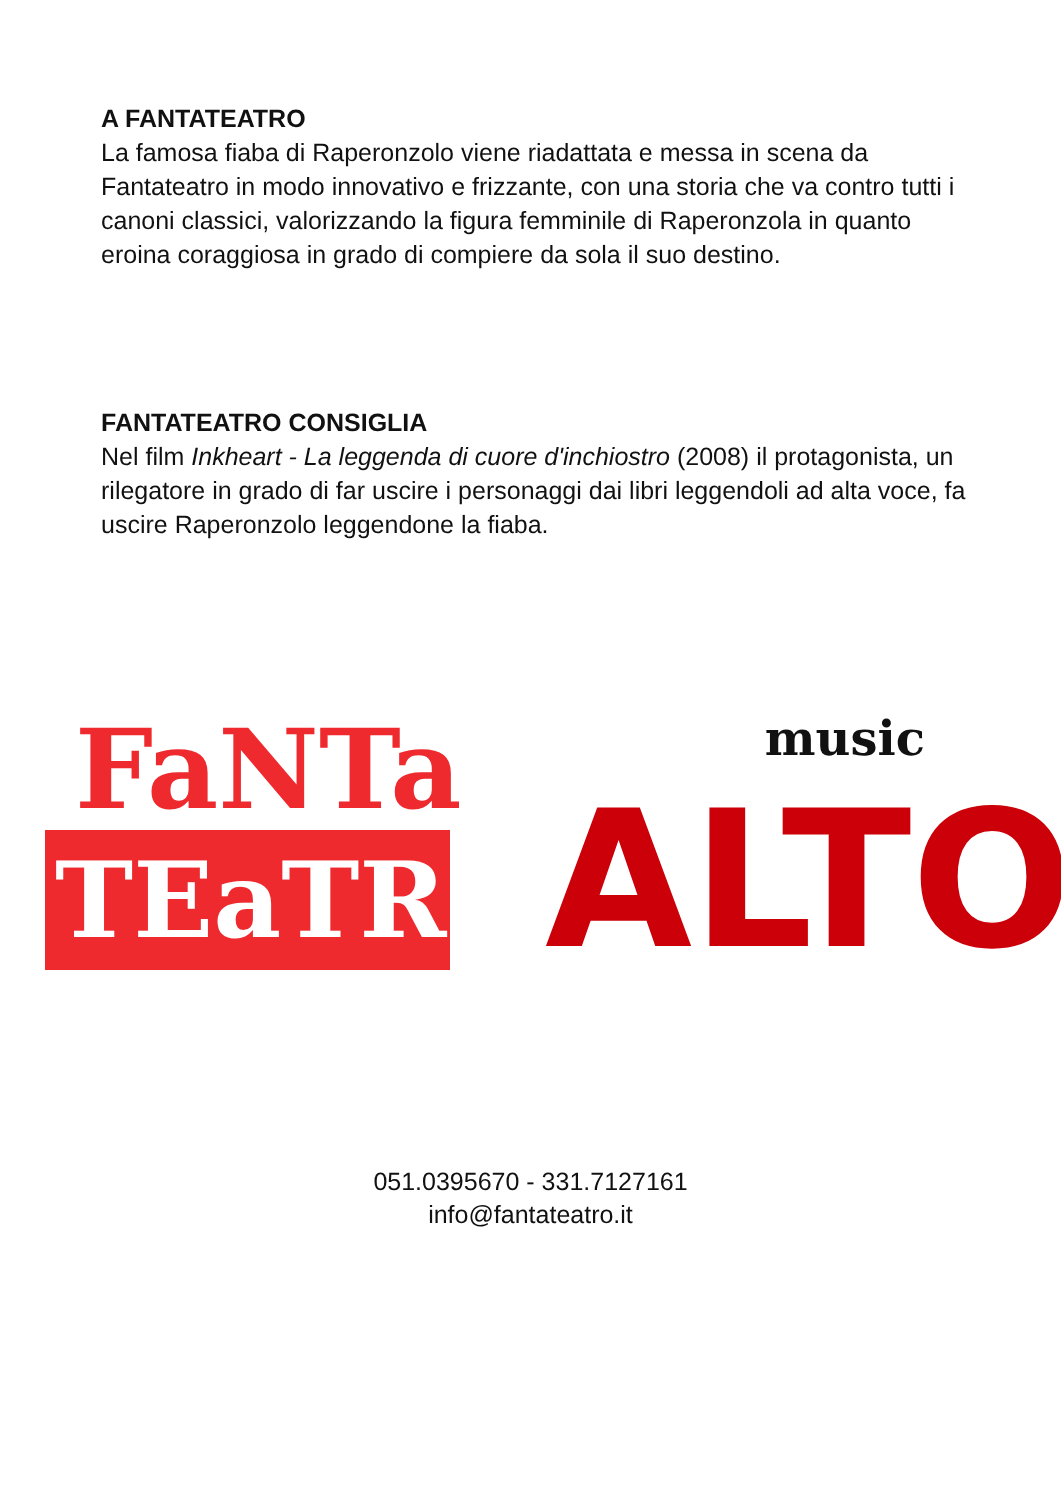A FANTATEATRO
La famosa fiaba di Raperonzolo viene riadattata e messa in scena da Fantateatro in modo innovativo e frizzante, con una storia che va contro tutti i canoni classici, valorizzando la figura femminile di Raperonzola in quanto eroina coraggiosa in grado di compiere da sola il suo destino.
FANTATEATRO CONSIGLIA
Nel film Inkheart - La leggenda di cuore d'inchiostro (2008) il protagonista, un rilegatore in grado di far uscire i personaggi dai libri leggendoli ad alta voce, fa uscire Raperonzolo leggendone la fiaba.
FaNTa
TEaTRO
music
ALTO
051.0395670 - 331.7127161
info@fantateatro.it